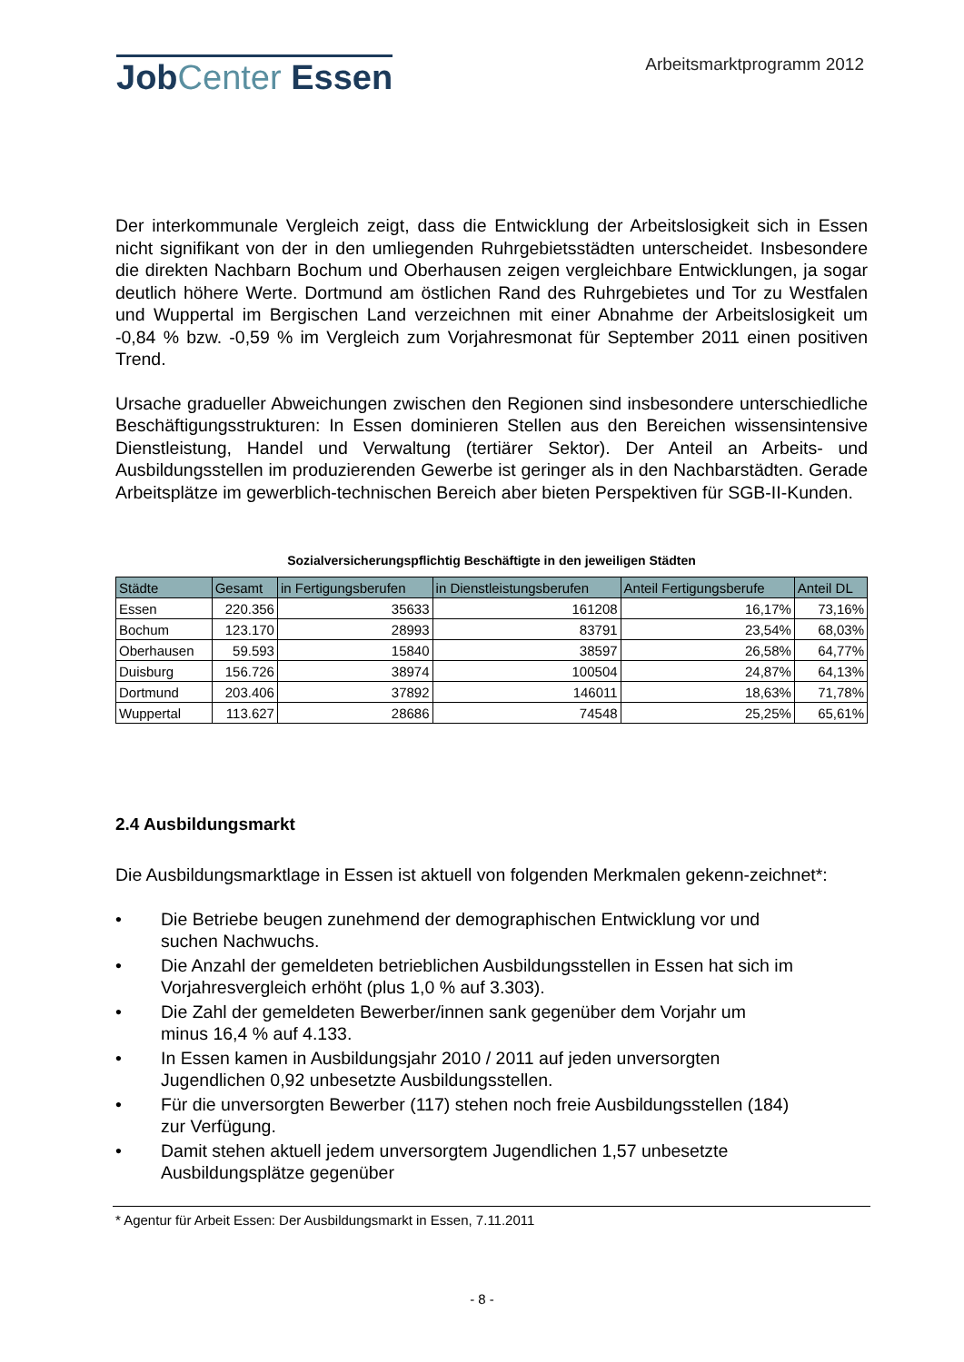JobCenter Essen
Arbeitsmarktprogramm 2012
Der interkommunale Vergleich zeigt, dass die Entwicklung der Arbeitslosigkeit sich in Essen nicht signifikant von der in den umliegenden Ruhrgebietsstädten unterscheidet. Insbesondere die direkten Nachbarn Bochum und Oberhausen zeigen vergleichbare Entwicklungen, ja sogar deutlich höhere Werte. Dortmund am östlichen Rand des Ruhrgebietes und Tor zu Westfalen und Wuppertal im Bergischen Land verzeichnen mit einer Abnahme der Arbeitslosigkeit um -0,84 % bzw. -0,59 % im Vergleich zum Vorjahresmonat für September 2011 einen positiven Trend.
Ursache gradueller Abweichungen zwischen den Regionen sind insbesondere unterschiedliche Beschäftigungsstrukturen: In Essen dominieren Stellen aus den Bereichen wissensintensive Dienstleistung, Handel und Verwaltung (tertiärer Sektor). Der Anteil an Arbeits- und Ausbildungsstellen im produzierenden Gewerbe ist geringer als in den Nachbarstädten. Gerade Arbeitsplätze im gewerblich-technischen Bereich aber bieten Perspektiven für SGB-II-Kunden.
Sozialversicherungspflichtig Beschäftigte in den jeweiligen Städten
| Städte | Gesamt | in Fertigungsberufen | in Dienstleistungsberufen | Anteil Fertigungsberufe | Anteil DL |
| --- | --- | --- | --- | --- | --- |
| Essen | 220.356 | 35633 | 161208 | 16,17% | 73,16% |
| Bochum | 123.170 | 28993 | 83791 | 23,54% | 68,03% |
| Oberhausen | 59.593 | 15840 | 38597 | 26,58% | 64,77% |
| Duisburg | 156.726 | 38974 | 100504 | 24,87% | 64,13% |
| Dortmund | 203.406 | 37892 | 146011 | 18,63% | 71,78% |
| Wuppertal | 113.627 | 28686 | 74548 | 25,25% | 65,61% |
2.4 Ausbildungsmarkt
Die Ausbildungsmarktlage in Essen ist aktuell von folgenden Merkmalen gekenn-zeichnet*:
• Die Betriebe beugen zunehmend der demographischen Entwicklung vor und suchen Nachwuchs.
• Die Anzahl der gemeldeten betrieblichen Ausbildungsstellen in Essen hat sich im Vorjahresvergleich erhöht (plus 1,0 % auf 3.303).
• Die Zahl der gemeldeten Bewerber/innen sank gegenüber dem Vorjahr um minus 16,4 % auf 4.133.
• In Essen kamen in Ausbildungsjahr 2010 / 2011 auf jeden unversorgten Jugendlichen 0,92 unbesetzte Ausbildungsstellen.
• Für die unversorgten Bewerber (117) stehen noch freie Ausbildungsstellen (184) zur Verfügung.
• Damit stehen aktuell jedem unversorgtem Jugendlichen 1,57 unbesetzte Ausbildungsplätze gegenüber
* Agentur für Arbeit Essen: Der Ausbildungsmarkt in Essen, 7.11.2011
- 8 -